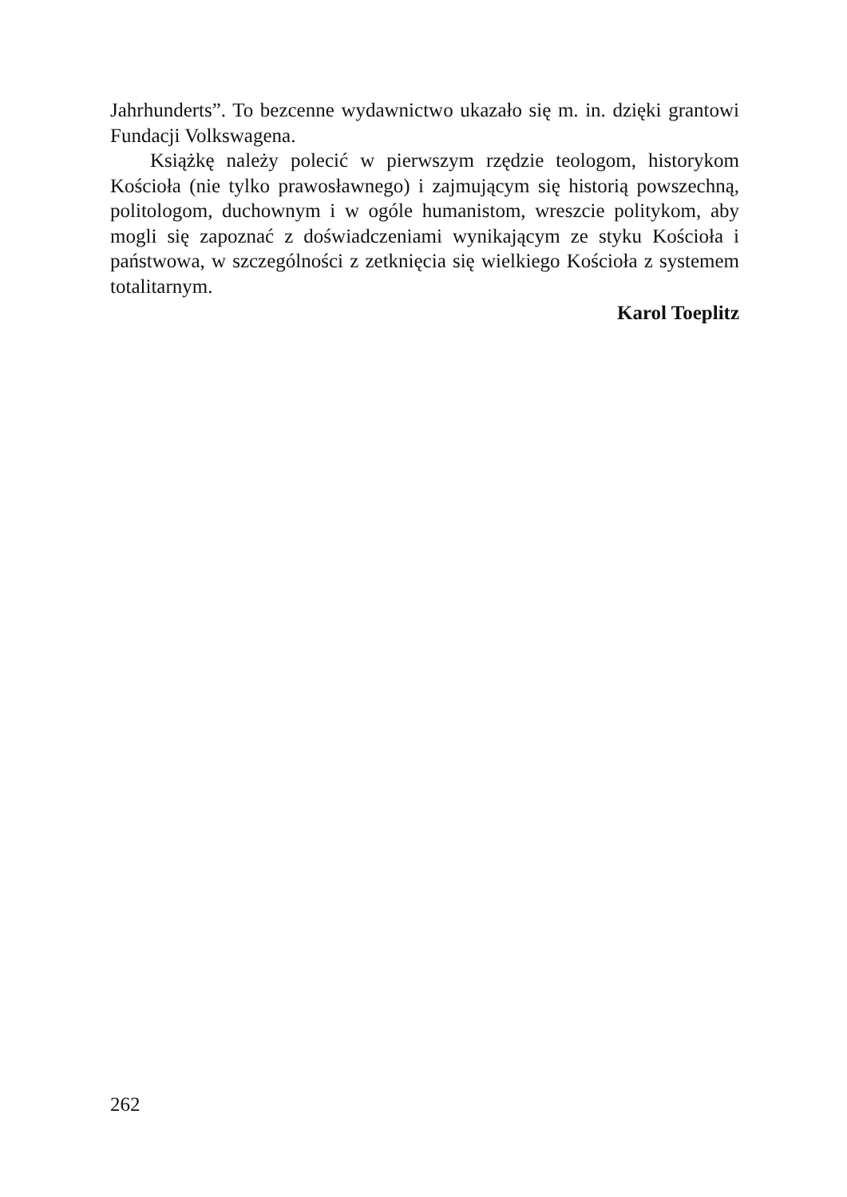Jahrhunderts”. To bezcenne wydawnictwo ukazało się m. in. dzięki grantowi Fundacji Volkswagena.
Książkę należy polecić w pierwszym rzędzie teologom, historykom Kościoła (nie tylko prawosławnego) i zajmującym się historią powszechną, politologom, duchownym i w ogóle humanistom, wreszcie politykom, aby mogli się zapoznać z doświadczeniami wynikającym ze styku Kościoła i państwowa, w szczególności z zetknięcia się wielkiego Kościoła z systemem totalitarnym.
Karol Toeplitz
262